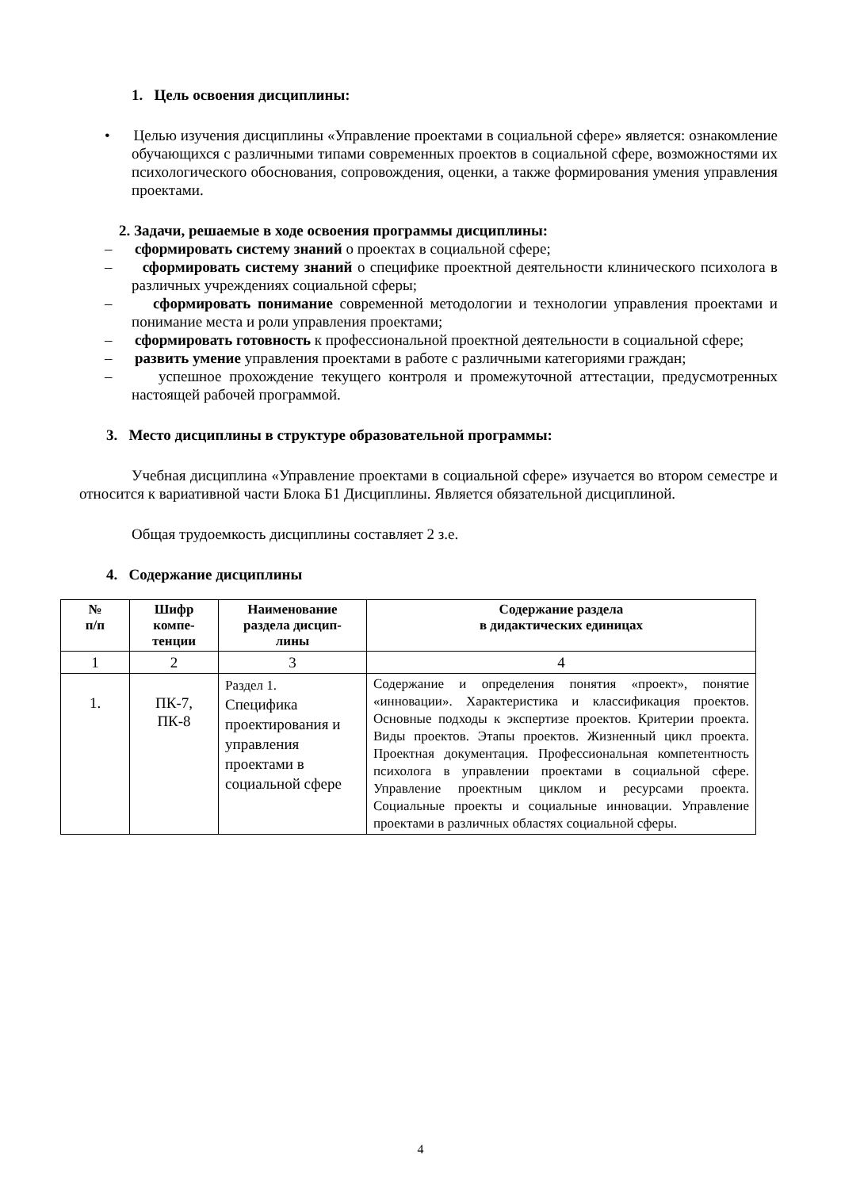1. Цель освоения дисциплины:
• Целью изучения дисциплины «Управление проектами в социальной сфере» является: ознакомление обучающихся с различными типами современных проектов в социальной сфере, возможностями их психологического обоснования, сопровождения, оценки, а также формирования умения управления проектами.
2. Задачи, решаемые в ходе освоения программы дисциплины:
– сформировать систему знаний о проектах в социальной сфере;
– сформировать систему знаний о специфике проектной деятельности клинического психолога в различных учреждениях социальной сферы;
– сформировать понимание современной методологии и технологии управления проектами и понимание места и роли управления проектами;
– сформировать готовность к профессиональной проектной деятельности в социальной сфере;
– развить умение управления проектами в работе с различными категориями граждан;
– успешное прохождение текущего контроля и промежуточной аттестации, предусмотренных настоящей рабочей программой.
3. Место дисциплины в структуре образовательной программы:
Учебная дисциплина «Управление проектами в социальной сфере» изучается во втором семестре и относится к вариативной части Блока Б1 Дисциплины. Является обязательной дисциплиной.
Общая трудоемкость дисциплины составляет 2 з.е.
4. Содержание дисциплины
| № п/п | Шифр компе- тенции | Наименование раздела дисцип- лины | Содержание раздела в дидактических единицах |
| --- | --- | --- | --- |
| 1 | 2 | 3 | 4 |
| 1. | ПК-7, ПК-8 | Раздел 1. Специфика проектирования и управления проектами в социальной сфере | Содержание и определения понятия «проект», понятие «инновации». Характеристика и классификация проектов. Основные подходы к экспертизе проектов. Критерии проекта. Виды проектов. Этапы проектов. Жизненный цикл проекта. Проектная документация. Профессиональная компетентность психолога в управлении проектами в социальной сфере. Управление проектным циклом и ресурсами проекта. Социальные проекты и социальные инновации. Управление проектами в различных областях социальной сферы. |
4